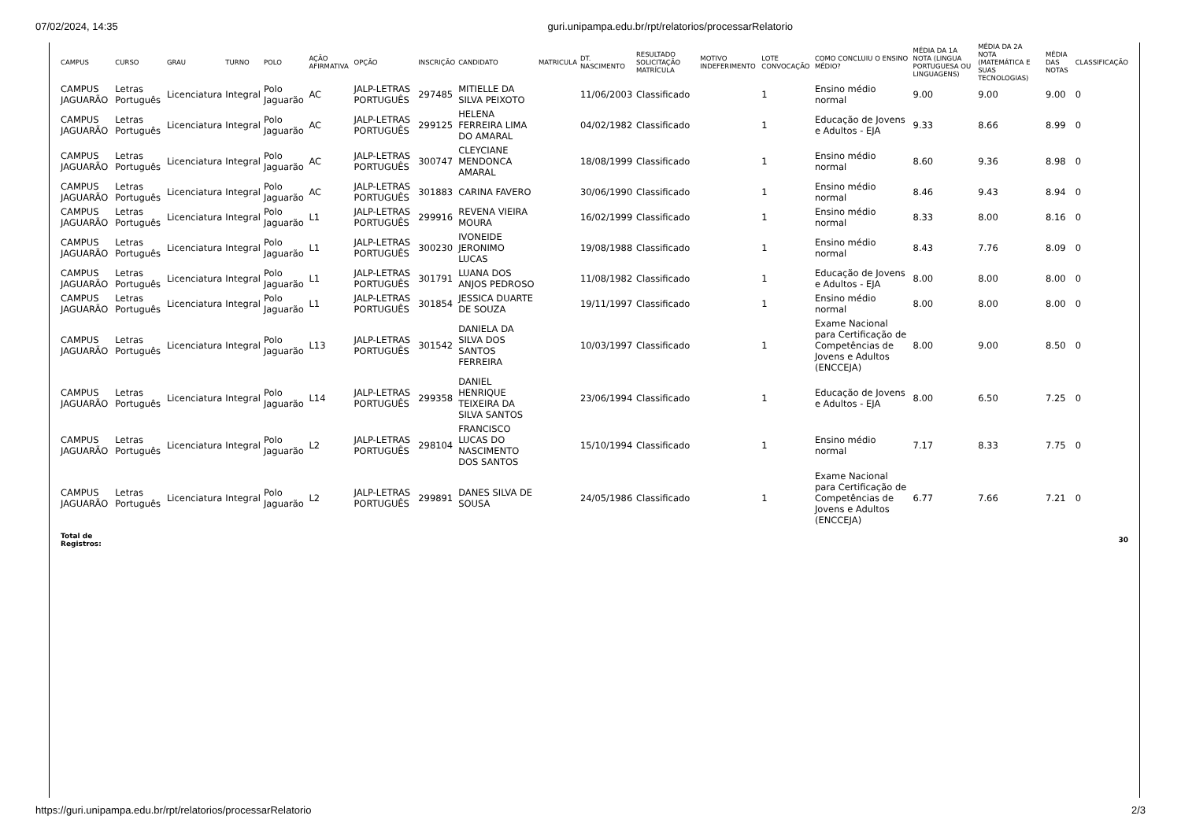07/02/2024, 14:35 guri.unipampa.edu.br/rpt/relatorios/processarRelatorio
| CAMPUS | CURSO | GRAU | TURNO | POLO | AÇÃO AFIRMATIVA | OPÇÃO | INSCRIÇÃO | CANDIDATO | MATRICULA | DT. NASCIMENTO | RESULTADO SOLICITAÇÃO MATRÍCULA | MOTIVO INDEFERIMENTO | LOTE CONVOCAÇÃO | COMO CONCLUIU O ENSINO MÉDIO? | MÉDIA DA 1A NOTA (LINGUA PORTUGUESA OU LINGUAGENS) | MÉDIA DA 2A NOTA (MATEMÁTICA E SUAS TECNOLOGIAS) | MÉDIA DAS NOTAS | CLASSIFICAÇÃO |
| --- | --- | --- | --- | --- | --- | --- | --- | --- | --- | --- | --- | --- | --- | --- | --- | --- | --- | --- |
| CAMPUS JAGUARÃO | Letras Português | Licenciatura | Integral | Polo Jaguarão | AC | JALP-LETRAS PORTUGUÊS | 297485 | MITIELLE DA SILVA PEIXOTO | | 11/06/2003 | Classificado | | 1 | Ensino médio normal | 9.00 | 9.00 | 9.00 | 0 |
| CAMPUS JAGUARÃO | Letras Português | Licenciatura | Integral | Polo Jaguarão | AC | JALP-LETRAS PORTUGUÊS | 299125 | HELENA FERREIRA LIMA DO AMARAL | | 04/02/1982 | Classificado | | 1 | Educação de Jovens e Adultos - EJA | 9.33 | 8.66 | 8.99 | 0 |
| CAMPUS JAGUARÃO | Letras Português | Licenciatura | Integral | Polo Jaguarão | AC | JALP-LETRAS PORTUGUÊS | 300747 | CLEYCIANE MENDONCA AMARAL | | 18/08/1999 | Classificado | | 1 | Ensino médio normal | 8.60 | 9.36 | 8.98 | 0 |
| CAMPUS JAGUARÃO | Letras Português | Licenciatura | Integral | Polo Jaguarão | AC | JALP-LETRAS PORTUGUÊS | 301883 | CARINA FAVERO | | 30/06/1990 | Classificado | | 1 | Ensino médio normal | 8.46 | 9.43 | 8.94 | 0 |
| CAMPUS JAGUARÃO | Letras Português | Licenciatura | Integral | Polo Jaguarão | L1 | JALP-LETRAS PORTUGUÊS | 299916 | REVENA VIEIRA MOURA | | 16/02/1999 | Classificado | | 1 | Ensino médio normal | 8.33 | 8.00 | 8.16 | 0 |
| CAMPUS JAGUARÃO | Letras Português | Licenciatura | Integral | Polo Jaguarão | L1 | JALP-LETRAS PORTUGUÊS | 300230 | IVONEIDE JERONIMO LUCAS | | 19/08/1988 | Classificado | | 1 | Ensino médio normal | 8.43 | 7.76 | 8.09 | 0 |
| CAMPUS JAGUARÃO | Letras Português | Licenciatura | Integral | Polo Jaguarão | L1 | JALP-LETRAS PORTUGUÊS | 301791 | LUANA DOS ANJOS PEDROSO | | 11/08/1982 | Classificado | | 1 | Educação de Jovens e Adultos - EJA | 8.00 | 8.00 | 8.00 | 0 |
| CAMPUS JAGUARÃO | Letras Português | Licenciatura | Integral | Polo Jaguarão | L1 | JALP-LETRAS PORTUGUÊS | 301854 | JESSICA DUARTE DE SOUZA | | 19/11/1997 | Classificado | | 1 | Ensino médio normal | 8.00 | 8.00 | 8.00 | 0 |
| CAMPUS JAGUARÃO | Letras Português | Licenciatura | Integral | Polo Jaguarão | L13 | JALP-LETRAS PORTUGUÊS | 301542 | DANIELA DA SILVA DOS SANTOS FERREIRA | | 10/03/1997 | Classificado | | 1 | Exame Nacional para Certificação de Competências de Jovens e Adultos (ENCCEJA) | 8.00 | 9.00 | 8.50 | 0 |
| CAMPUS JAGUARÃO | Letras Português | Licenciatura | Integral | Polo Jaguarão | L14 | JALP-LETRAS PORTUGUÊS | 299358 | DANIEL HENRIQUE TEIXEIRA DA SILVA SANTOS | | 23/06/1994 | Classificado | | 1 | Educação de Jovens e Adultos - EJA | 8.00 | 6.50 | 7.25 | 0 |
| CAMPUS JAGUARÃO | Letras Português | Licenciatura | Integral | Polo Jaguarão | L2 | JALP-LETRAS PORTUGUÊS | 298104 | FRANCISCO LUCAS DO NASCIMENTO DOS SANTOS | | 15/10/1994 | Classificado | | 1 | Ensino médio normal | 7.17 | 8.33 | 7.75 | 0 |
| CAMPUS JAGUARÃO | Letras Português | Licenciatura | Integral | Polo Jaguarão | L2 | JALP-LETRAS PORTUGUÊS | 299891 | DANES SILVA DE SOUSA | | 24/05/1986 | Classificado | | 1 | Exame Nacional para Certificação de Competências de Jovens e Adultos (ENCCEJA) | 6.77 | 7.66 | 7.21 | 0 |
| Total de Registros: | | | | | | | | | | | | | | | | | | 30 |
https://guri.unipampa.edu.br/rpt/relatorios/processarRelatorio 2/3